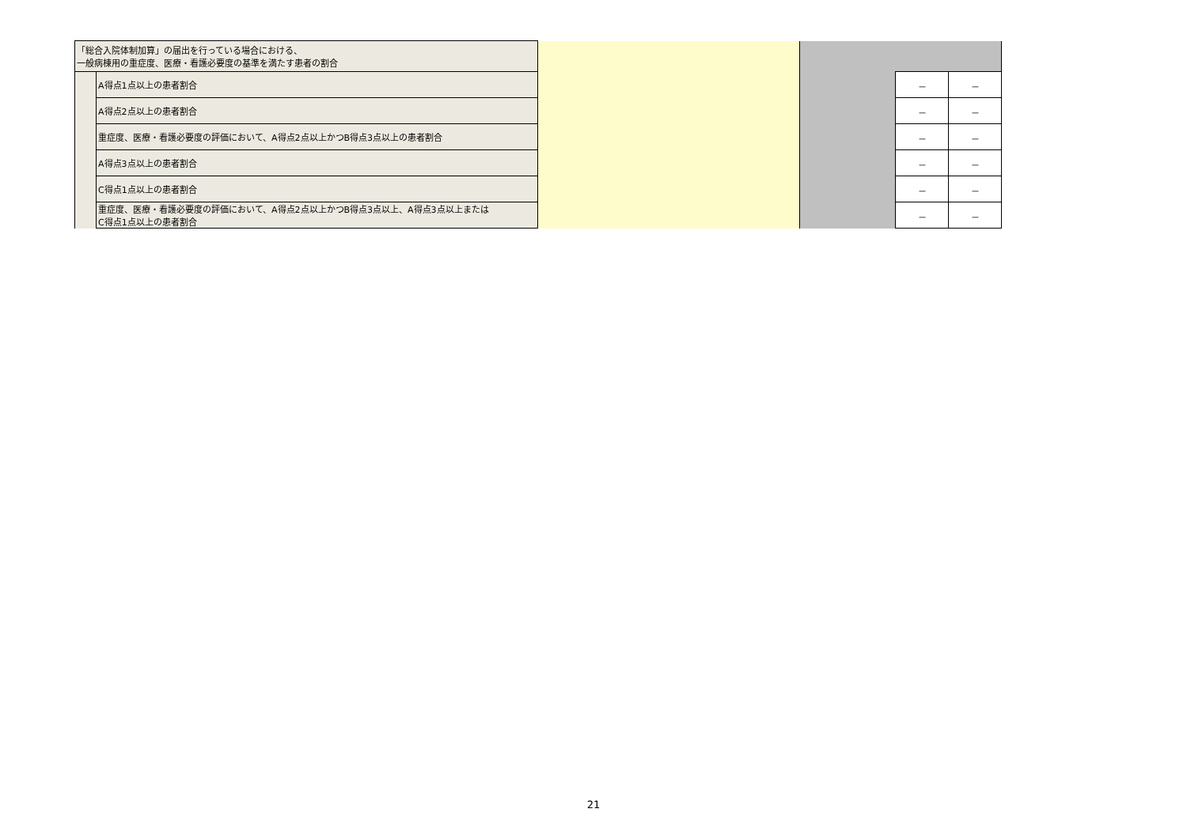| 「総合入院体制加算」の届出を行っている場合における、 一般病棟用の重症度、医療・看護必要度の基準を満たす患者の割合 | | | | | |
| | A得点1点以上の患者割合 | | | － | － |
| | A得点2点以上の患者割合 | | | － | － |
| | 重症度、医療・看護必要度の評価において、A得点2点以上かつB得点3点以上の患者割合 | | | － | － |
| | A得点3点以上の患者割合 | | | － | － |
| | C得点1点以上の患者割合 | | | － | － |
| | 重症度、医療・看護必要度の評価において、A得点2点以上かつB得点3点以上、A得点3点以上または C得点1点以上の患者割合 | | | － | － |
21